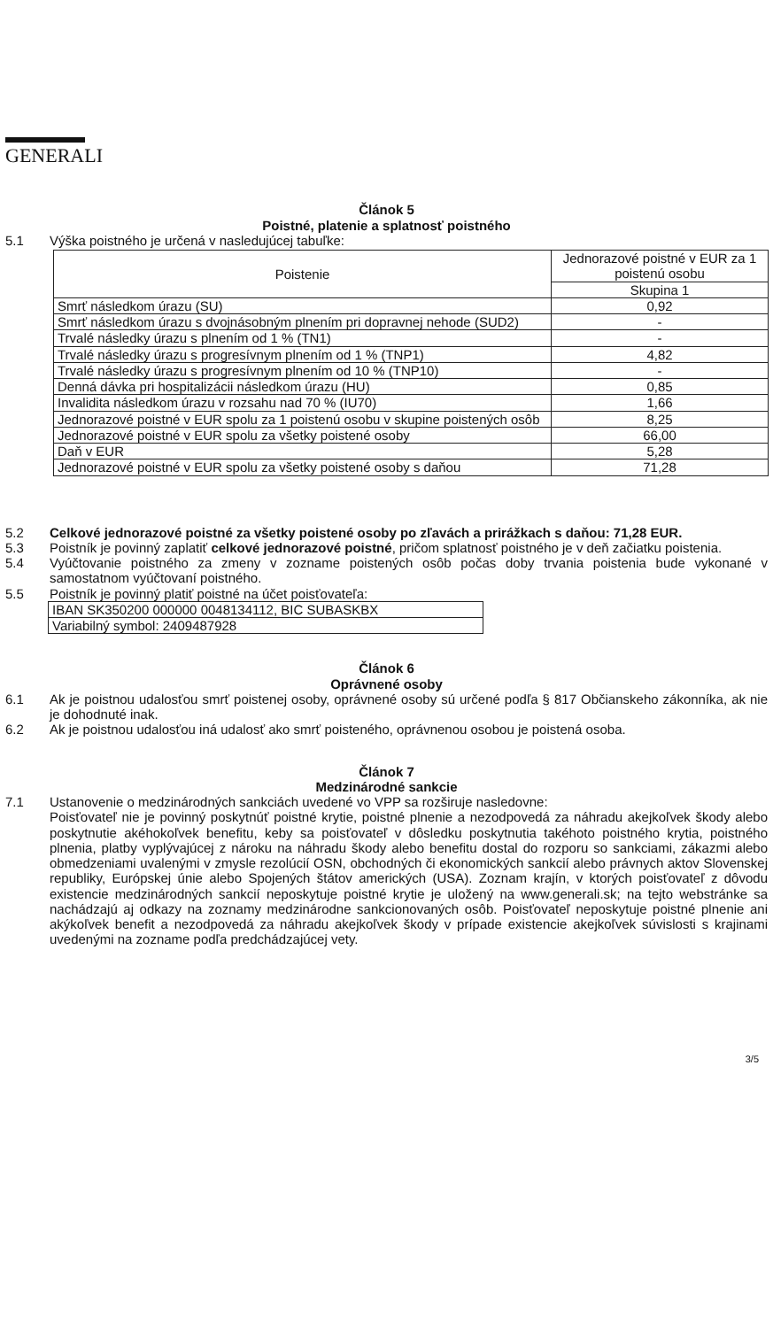GENERALI
Článok 5
Poistné, platenie a splatnosť poistného
5.1 Výška poistného je určená v nasledujúcej tabuľke:
| Poistenie | Jednorazové poistné v EUR za 1 poistenú osobu |
| --- | --- |
| | Skupina 1 |
| Smrť následkom úrazu (SU) | 0,92 |
| Smrť následkom úrazu s dvojnásobným plnením pri dopravnej nehode (SUD2) | - |
| Trvalé následky úrazu s plnením od 1 % (TN1) | - |
| Trvalé následky úrazu s progresívnym plnením od 1 % (TNP1) | 4,82 |
| Trvalé následky úrazu s progresívnym plnením od 10 % (TNP10) | - |
| Denná dávka pri hospitalizácii následkom úrazu (HU) | 0,85 |
| Invalidita následkom úrazu v rozsahu nad 70 % (IU70) | 1,66 |
| Jednorazové poistné v EUR spolu za 1 poistenú osobu v skupine poistených osôb | 8,25 |
| Jednorazové poistné v EUR spolu za všetky poistené osoby | 66,00 |
| Daň v EUR | 5,28 |
| Jednorazové poistné v EUR spolu za všetky poistené osoby s daňou | 71,28 |
5.2 Celkové jednorazové poistné za všetky poistené osoby po zľavách a prirážkach s daňou: 71,28 EUR.
5.3 Poistník je povinný zaplatiť celkové jednorazové poistné, pričom splatnosť poistného je v deň začiatku poistenia.
5.4 Vyúčtovanie poistného za zmeny v zozname poistených osôb počas doby trvania poistenia bude vykonané v samostatnom vyúčtovaní poistného.
5.5 Poistník je povinný platiť poistné na účet poisťovateľa:
IBAN SK350200 000000 0048134112, BIC SUBASKBX
Variabilný symbol: 2409487928
Článok 6
Oprávnené osoby
6.1 Ak je poistnou udalosťou smrť poistenej osoby, oprávnené osoby sú určené podľa § 817 Občianskeho zákonníka, ak nie je dohodnuté inak.
6.2 Ak je poistnou udalosťou iná udalosť ako smrť poisteného, oprávnenou osobou je poistená osoba.
Článok 7
Medzinárodné sankcie
7.1 Ustanovenie o medzinárodných sankciách uvedené vo VPP sa rozširuje nasledovne:
Poisťovateľ nie je povinný poskytnúť poistné krytie, poistné plnenie a nezodpovedá za náhradu akejkoľvek škody alebo poskytnutie akéhokoľvek benefitu, keby sa poisťovateľ v dôsledku poskytnutia takéhoto poistného krytia, poistného plnenia, platby vyplývajúcej z nároku na náhradu škody alebo benefitu dostal do rozporu so sankciami, zákazmi alebo obmedzeniami uvalenými v zmysle rezolúcií OSN, obchodných či ekonomických sankcií alebo právnych aktov Slovenskej republiky, Európskej únie alebo Spojených štátov amerických (USA). Zoznam krajín, v ktorých poisťovateľ z dôvodu existencie medzinárodných sankcií neposkytuje poistné krytie je uložený na www.generali.sk; na tejto webstránke sa nachádzajú aj odkazy na zoznamy medzinárodne sankcionovaných osôb. Poisťovateľ neposkytuje poistné plnenie ani akýkoľvek benefit a nezodpovedá za náhradu akejkoľvek škody v prípade existencie akejkoľvek súvislosti s krajinami uvedenými na zozname podľa predchádzajúcej vety.
3/5